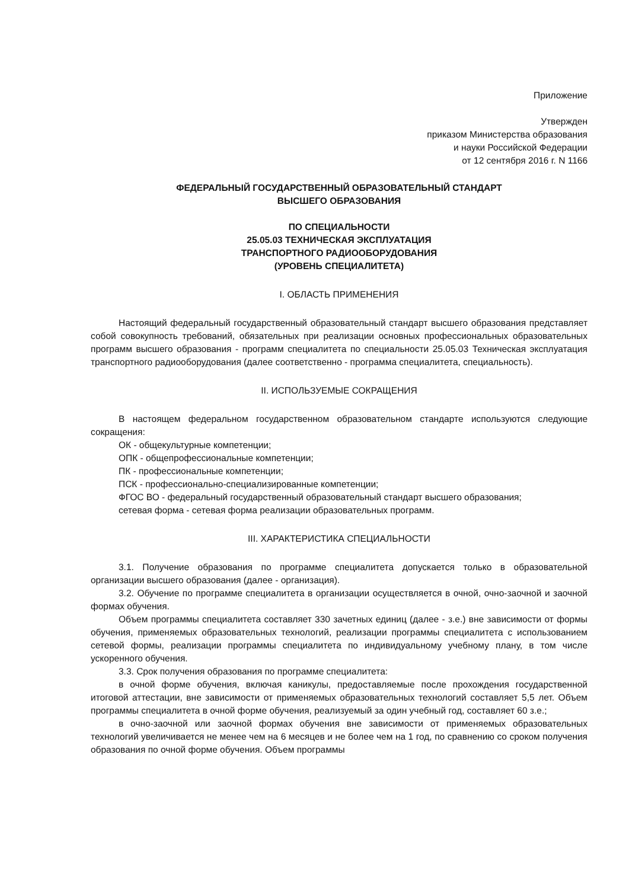Приложение
Утвержден
приказом Министерства образования
и науки Российской Федерации
от 12 сентября 2016 г. N 1166
ФЕДЕРАЛЬНЫЙ ГОСУДАРСТВЕННЫЙ ОБРАЗОВАТЕЛЬНЫЙ СТАНДАРТ
ВЫСШЕГО ОБРАЗОВАНИЯ
ПО СПЕЦИАЛЬНОСТИ
25.05.03 ТЕХНИЧЕСКАЯ ЭКСПЛУАТАЦИЯ
ТРАНСПОРТНОГО РАДИООБОРУДОВАНИЯ
(УРОВЕНЬ СПЕЦИАЛИТЕТА)
I. ОБЛАСТЬ ПРИМЕНЕНИЯ
Настоящий федеральный государственный образовательный стандарт высшего образования представляет собой совокупность требований, обязательных при реализации основных профессиональных образовательных программ высшего образования - программ специалитета по специальности 25.05.03 Техническая эксплуатация транспортного радиооборудования (далее соответственно - программа специалитета, специальность).
II. ИСПОЛЬЗУЕМЫЕ СОКРАЩЕНИЯ
В настоящем федеральном государственном образовательном стандарте используются следующие сокращения:
ОК - общекультурные компетенции;
ОПК - общепрофессиональные компетенции;
ПК - профессиональные компетенции;
ПСК - профессионально-специализированные компетенции;
ФГОС ВО - федеральный государственный образовательный стандарт высшего образования;
сетевая форма - сетевая форма реализации образовательных программ.
III. ХАРАКТЕРИСТИКА СПЕЦИАЛЬНОСТИ
3.1. Получение образования по программе специалитета допускается только в образовательной организации высшего образования (далее - организация).
3.2. Обучение по программе специалитета в организации осуществляется в очной, очно-заочной и заочной формах обучения.
Объем программы специалитета составляет 330 зачетных единиц (далее - з.е.) вне зависимости от формы обучения, применяемых образовательных технологий, реализации программы специалитета с использованием сетевой формы, реализации программы специалитета по индивидуальному учебному плану, в том числе ускоренного обучения.
3.3. Срок получения образования по программе специалитета:
в очной форме обучения, включая каникулы, предоставляемые после прохождения государственной итоговой аттестации, вне зависимости от применяемых образовательных технологий составляет 5,5 лет. Объем программы специалитета в очной форме обучения, реализуемый за один учебный год, составляет 60 з.е.;
в очно-заочной или заочной формах обучения вне зависимости от применяемых образовательных технологий увеличивается не менее чем на 6 месяцев и не более чем на 1 год, по сравнению со сроком получения образования по очной форме обучения. Объем программы